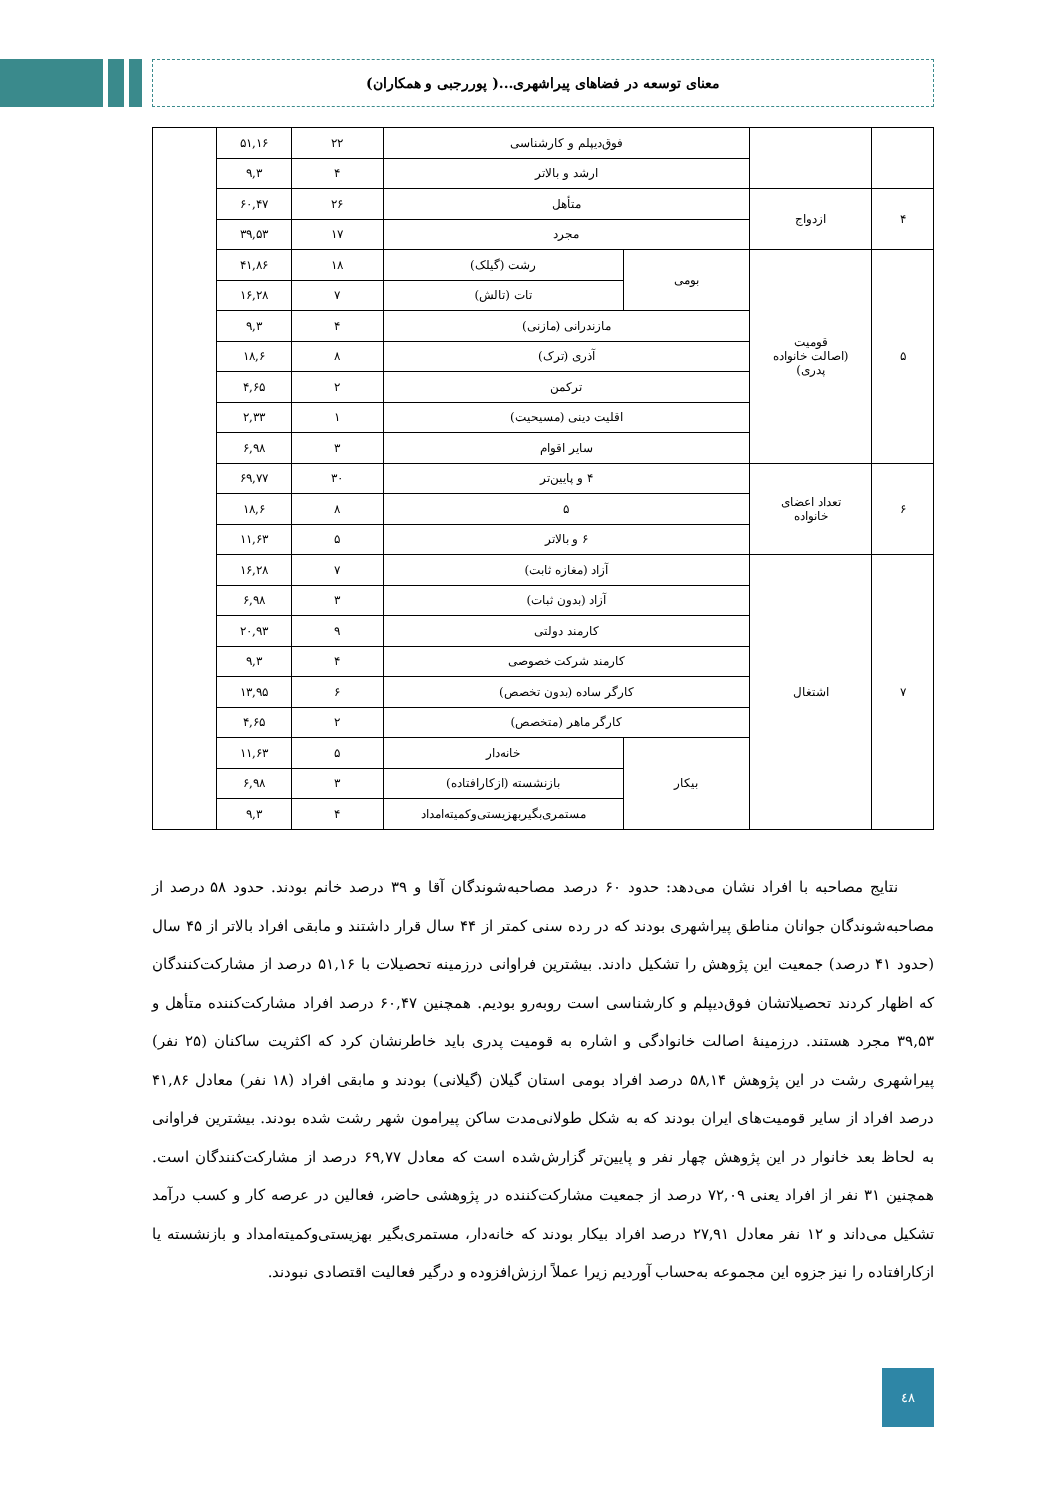معنای توسعه در فضاهای پیراشهری...( پوررجبی و همکاران)
| | | فوق‌دیپلم و کارشناسی | | ۲۲ | ۵۱,۱۶ | |
| | | ارشد و بالاتر | | ۴ | ۹,۳ | |
| ۴ | ازدواج | متأهل | | ۲۶ | ۶۰,۴۷ | |
| | | مجرد | | ۱۷ | ۳۹,۵۳ | |
| ۵ | قومیت (اصالت خانواده پدری) | بومی | رشت (گیلک) | ۱۸ | ۴۱,۸۶ | |
| | | | تات (تالش) | ۷ | ۱۶,۲۸ | |
| | | مازندرانی (مازنی) | | ۴ | ۹,۳ | |
| | | آذری (ترک) | | ۸ | ۱۸,۶ | |
| | | ترکمن | | ۲ | ۴,۶۵ | |
| | | اقلیت دینی (مسیحیت) | | ۱ | ۲,۳۳ | |
| | | سایر اقوام | | ۳ | ۶,۹۸ | |
| ۶ | تعداد اعضای خانواده | ۴ و پایین‌تر | | ۳۰ | ۶۹,۷۷ | |
| | | ۵ | | ۸ | ۱۸,۶ | |
| | | ۶ و بالاتر | | ۵ | ۱۱,۶۳ | |
| ۷ | اشتغال | آزاد (مغازه ثابت) | | ۷ | ۱۶,۲۸ | |
| | | آزاد (بدون ثبات) | | ۳ | ۶,۹۸ | |
| | | کارمند دولتی | | ۹ | ۲۰,۹۳ | |
| | | کارمند شرکت خصوصی | | ۴ | ۹,۳ | |
| | | کارگر ساده (بدون تخصص) | | ۶ | ۱۳,۹۵ | |
| | | کارگر ماهر (متخصص) | | ۲ | ۴,۶۵ | |
| | | بیکار | خانه‌دار | ۵ | ۱۱,۶۳ | |
| | | | بازنشسته (ازکارافتاده) | ۳ | ۶,۹۸ | |
| | | | مستمری‌بگیربهزیستی‌و‌کمیته‌امداد | ۴ | ۹,۳ | |
نتایج مصاحبه با افراد نشان می‌دهد: حدود ۶۰ درصد مصاحبه‌شوندگان آقا و ۳۹ درصد خانم بودند. حدود ۵۸ درصد از مصاحبه‌شوندگان جوانان مناطق پیراشهری بودند که در رده سنی کمتر از ۴۴ سال قرار داشتند و مابقی افراد بالاتر از ۴۵ سال (حدود ۴۱ درصد) جمعیت این پژوهش را تشکیل دادند. بیشترین فراوانی درزمینه تحصیلات با ۵۱,۱۶ درصد از مشارکت‌کنندگان که اظهار کردند تحصیلاتشان فوق‌دیپلم و کارشناسی است روبه‌رو بودیم. همچنین ۶۰,۴۷ درصد افراد مشارکت‌کننده متأهل و ۳۹,۵۳ مجرد هستند. درزمینهٔ اصالت خانوادگی و اشاره به قومیت پدری باید خاطرنشان کرد که اکثریت ساکنان (۲۵ نفر) پیراشهری رشت در این پژوهش ۵۸,۱۴ درصد افراد بومی استان گیلان (گیلانی) بودند و مابقی افراد (۱۸ نفر) معادل ۴۱,۸۶ درصد افراد از سایر قومیت‌های ایران بودند که به شکل طولانی‌مدت ساکن پیرامون شهر رشت شده بودند. بیشترین فراوانی به لحاظ بعد خانوار در این پژوهش چهار نفر و پایین‌تر گزارش‌شده است که معادل ۶۹,۷۷ درصد از مشارکت‌کنندگان است. همچنین ۳۱ نفر از افراد یعنی ۷۲,۰۹ درصد از جمعیت مشارکت‌کننده در پژوهشی حاضر، فعالین در عرصه کار و کسب درآمد تشکیل می‌داند و ۱۲ نفر معادل ۲۷,۹۱ درصد افراد بیکار بودند که خانه‌دار، مستمری‌بگیر بهزیستی‌و‌کمیته‌امداد و بازنشسته یا ازکارافتاده را نیز جزوه این مجموعه به‌حساب آوردیم زیرا عملاً ارزش‌افزوده و درگیر فعالیت اقتصادی نبودند.
٤٨